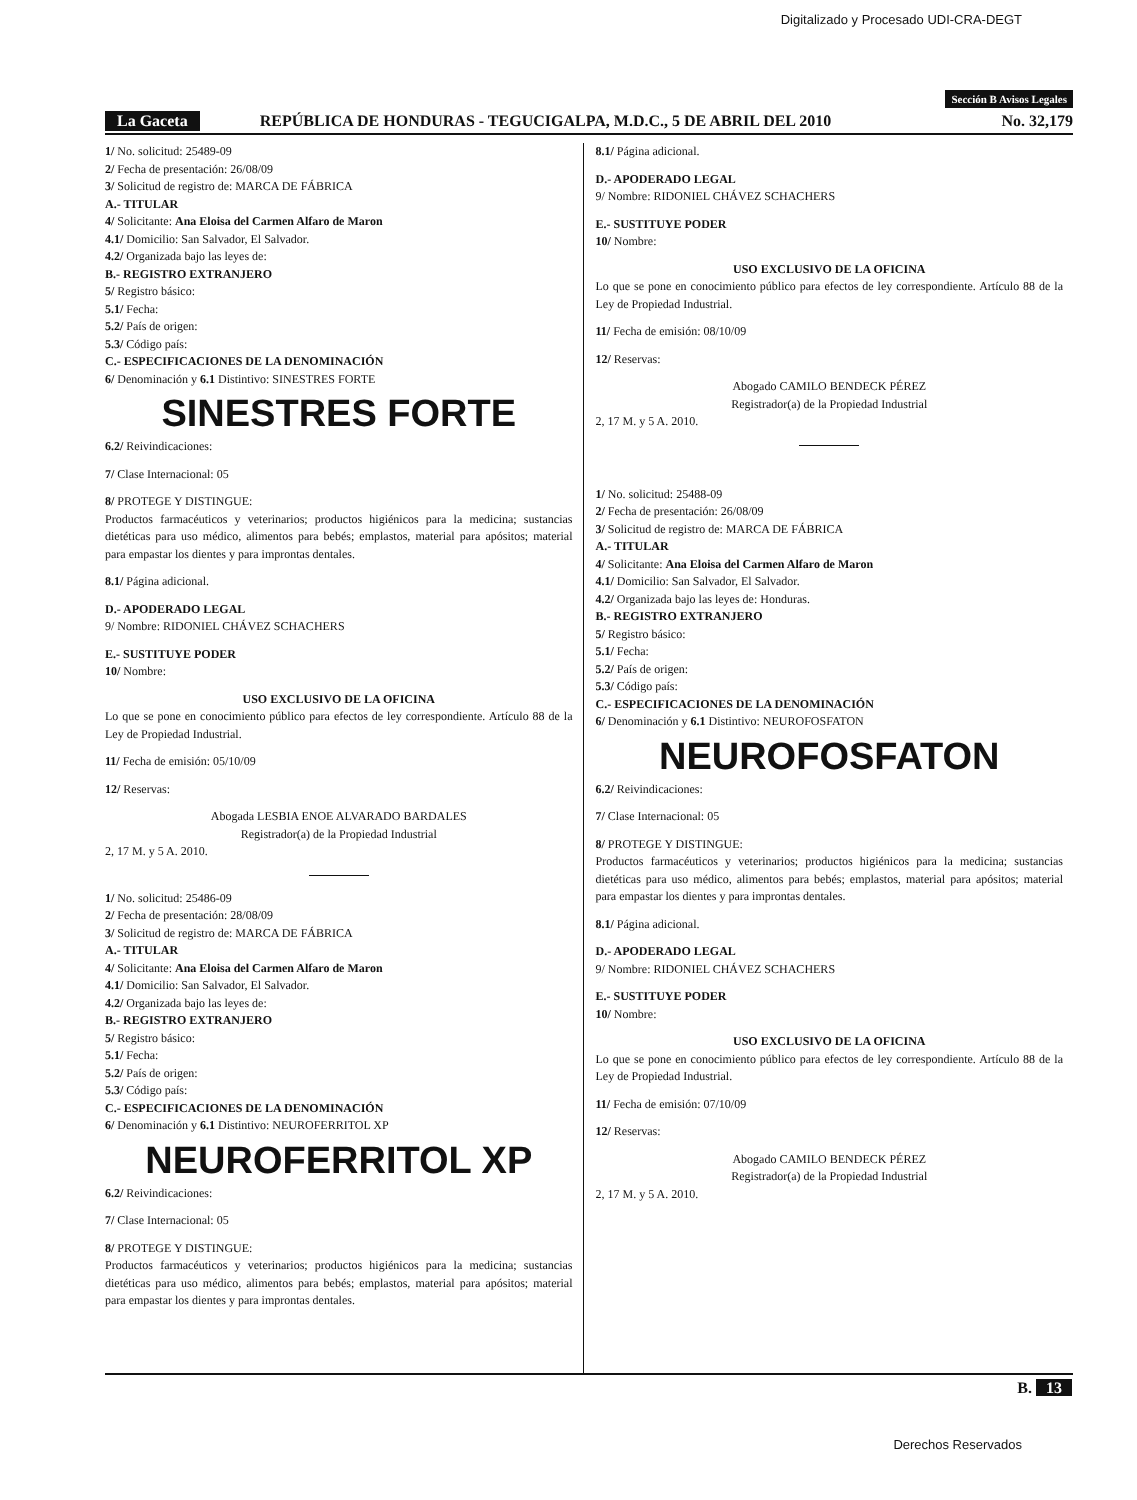Digitalizado y Procesado UDI-CRA-DEGT
Sección B Avisos Legales
La Gaceta REPÚBLICA DE HONDURAS - TEGUCIGALPA, M.D.C., 5 DE ABRIL DEL 2010 No. 32,179
1/ No. solicitud: 25489-09
2/ Fecha de presentación: 26/08/09
3/ Solicitud de registro de: MARCA DE FÁBRICA
A.- TITULAR
4/ Solicitante: Ana Eloisa del Carmen Alfaro de Maron
4.1/ Domicilio: San Salvador, El Salvador.
4.2/ Organizada bajo las leyes de:
B.- REGISTRO EXTRANJERO
5/ Registro básico:
5.1/ Fecha:
5.2/ País de origen:
5.3/ Código país:
C.- ESPECIFICACIONES DE LA DENOMINACIÓN
6/ Denominación y 6.1 Distintivo: SINESTRES FORTE
SINESTRES FORTE
6.2/ Reivindicaciones:
7/ Clase Internacional: 05
8/ PROTEGE Y DISTINGUE:
Productos farmacéuticos y veterinarios; productos higiénicos para la medicina; sustancias dietéticas para uso médico, alimentos para bebés; emplastos, material para apósitos; material para empastar los dientes y para improntas dentales.
8.1/ Página adicional.
D.- APODERADO LEGAL
9/ Nombre: RIDONIEL CHÁVEZ SCHACHERS
E.- SUSTITUYE PODER
10/ Nombre:
USO EXCLUSIVO DE LA OFICINA
Lo que se pone en conocimiento público para efectos de ley correspondiente. Artículo 88 de la Ley de Propiedad Industrial.
11/ Fecha de emisión: 05/10/09
12/ Reservas:
Abogada LESBIA ENOE ALVARADO BARDALES
Registrador(a) de la Propiedad Industrial
2, 17 M. y 5 A. 2010.
1/ No. solicitud: 25486-09
2/ Fecha de presentación: 28/08/09
3/ Solicitud de registro de: MARCA DE FÁBRICA
A.- TITULAR
4/ Solicitante: Ana Eloisa del Carmen Alfaro de Maron
4.1/ Domicilio: San Salvador, El Salvador.
4.2/ Organizada bajo las leyes de:
B.- REGISTRO EXTRANJERO
5/ Registro básico:
5.1/ Fecha:
5.2/ País de origen:
5.3/ Código país:
C.- ESPECIFICACIONES DE LA DENOMINACIÓN
6/ Denominación y 6.1 Distintivo: NEUROFERRITOL XP
NEUROFERRITOL XP
6.2/ Reivindicaciones:
7/ Clase Internacional: 05
8/ PROTEGE Y DISTINGUE:
Productos farmacéuticos y veterinarios; productos higiénicos para la medicina; sustancias dietéticas para uso médico, alimentos para bebés; emplastos, material para apósitos; material para empastar los dientes y para improntas dentales.
8.1/ Página adicional.
D.- APODERADO LEGAL
9/ Nombre: RIDONIEL CHÁVEZ SCHACHERS
E.- SUSTITUYE PODER
10/ Nombre:
USO EXCLUSIVO DE LA OFICINA
Lo que se pone en conocimiento público para efectos de ley correspondiente. Artículo 88 de la Ley de Propiedad Industrial.
11/ Fecha de emisión: 08/10/09
12/ Reservas:
Abogado CAMILO BENDECK PÉREZ
Registrador(a) de la Propiedad Industrial
2, 17 M. y 5 A. 2010.
1/ No. solicitud: 25488-09
2/ Fecha de presentación: 26/08/09
3/ Solicitud de registro de: MARCA DE FÁBRICA
A.- TITULAR
4/ Solicitante: Ana Eloisa del Carmen Alfaro de Maron
4.1/ Domicilio: San Salvador, El Salvador.
4.2/ Organizada bajo las leyes de: Honduras.
B.- REGISTRO EXTRANJERO
5/ Registro básico:
5.1/ Fecha:
5.2/ País de origen:
5.3/ Código país:
C.- ESPECIFICACIONES DE LA DENOMINACIÓN
6/ Denominación y 6.1 Distintivo: NEUROFOSFATON
NEUROFOSFATON
6.2/ Reivindicaciones:
7/ Clase Internacional: 05
8/ PROTEGE Y DISTINGUE:
Productos farmacéuticos y veterinarios; productos higiénicos para la medicina; sustancias dietéticas para uso médico, alimentos para bebés; emplastos, material para apósitos; material para empastar los dientes y para improntas dentales.
8.1/ Página adicional.
D.- APODERADO LEGAL
9/ Nombre: RIDONIEL CHÁVEZ SCHACHERS
E.- SUSTITUYE PODER
10/ Nombre:
USO EXCLUSIVO DE LA OFICINA
Lo que se pone en conocimiento público para efectos de ley correspondiente. Artículo 88 de la Ley de Propiedad Industrial.
11/ Fecha de emisión: 07/10/09
12/ Reservas:
Abogado CAMILO BENDECK PÉREZ
Registrador(a) de la Propiedad Industrial
2, 17 M. y 5 A. 2010.
B. 13
Derechos Reservados